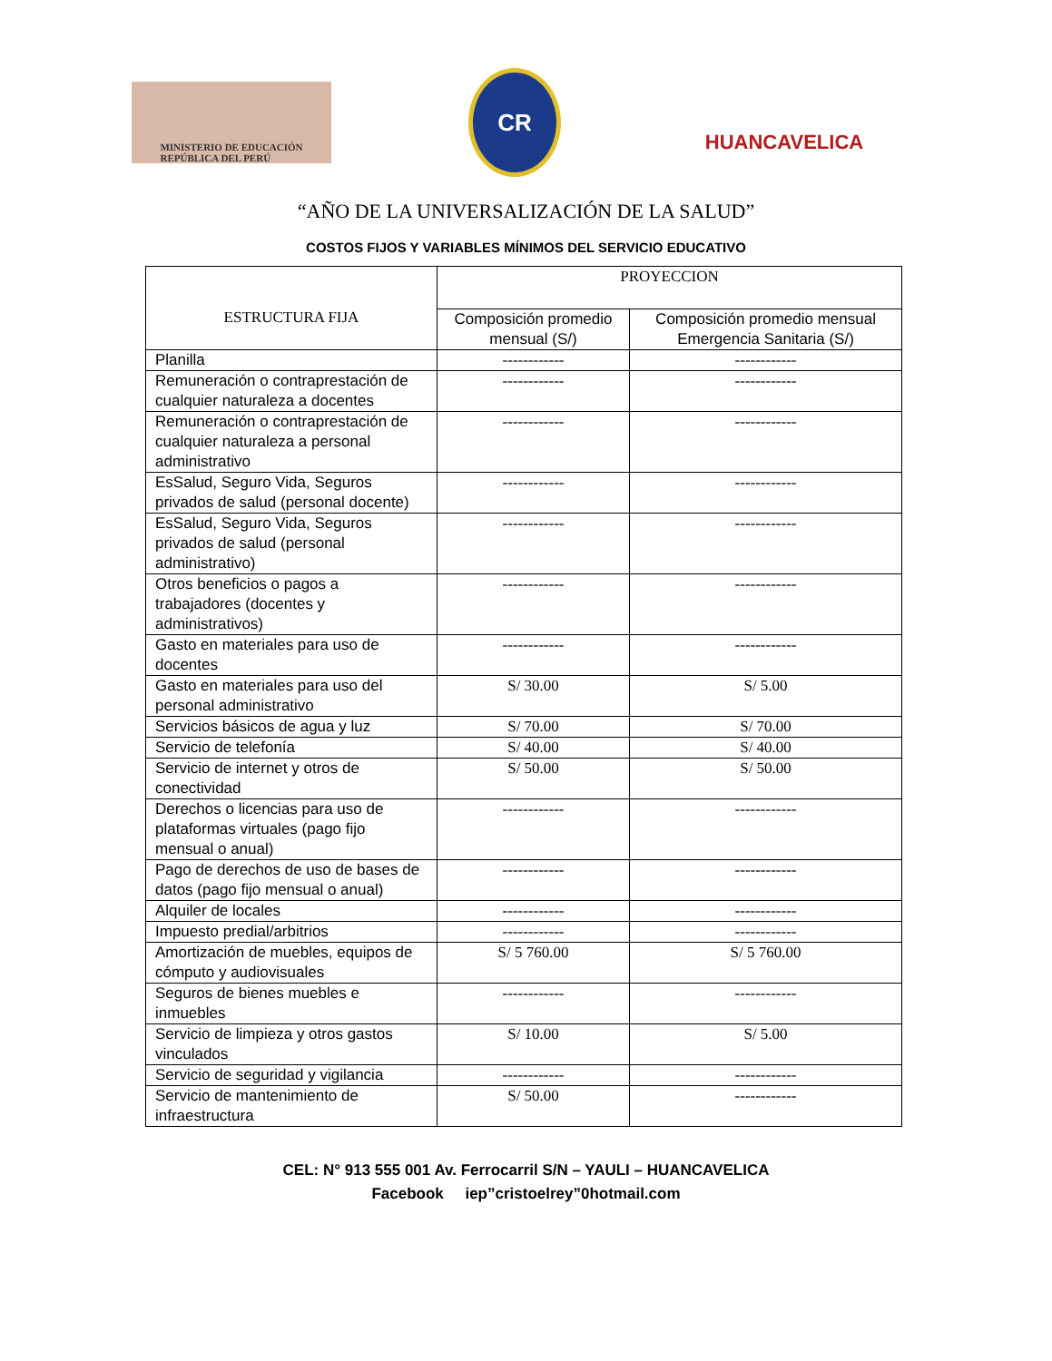MINISTERIO DE EDUCACIÓN
REPÚBLICA DEL PERÚ
CR
HUANCAVELICA
“AÑO DE LA UNIVERSALIZACIÓN DE LA SALUD”
COSTOS FIJOS Y VARIABLES MÍNIMOS DEL SERVICIO EDUCATIVO
| ESTRUCTURA FIJA | PROYECCION | |
| --- | --- | --- |
| | Composición promedio mensual (S/) | Composición promedio mensual Emergencia Sanitaria (S/) |
| Planilla | ------------ | ------------ |
| Remuneración o contraprestación de cualquier naturaleza a docentes | ------------ | ------------ |
| Remuneración o contraprestación de cualquier naturaleza a personal administrativo | ------------ | ------------ |
| EsSalud, Seguro Vida, Seguros privados de salud (personal docente) | ------------ | ------------ |
| EsSalud, Seguro Vida, Seguros privados de salud (personal administrativo) | ------------ | ------------ |
| Otros beneficios o pagos a trabajadores (docentes y administrativos) | ------------ | ------------ |
| Gasto en materiales para uso de docentes | ------------ | ------------ |
| Gasto en materiales para uso del personal administrativo | S/ 30.00 | S/ 5.00 |
| Servicios básicos de agua y luz | S/ 70.00 | S/ 70.00 |
| Servicio de telefonía | S/ 40.00 | S/ 40.00 |
| Servicio de internet y otros de conectividad | S/ 50.00 | S/ 50.00 |
| Derechos o licencias para uso de plataformas virtuales (pago fijo mensual o anual) | ------------ | ------------ |
| Pago de derechos de uso de bases de datos (pago fijo mensual o anual) | ------------ | ------------ |
| Alquiler de locales | ------------ | ------------ |
| Impuesto predial/arbitrios | ------------ | ------------ |
| Amortización de muebles, equipos de cómputo y audiovisuales | S/ 5 760.00 | S/ 5 760.00 |
| Seguros de bienes muebles e inmuebles | ------------ | ------------ |
| Servicio de limpieza y otros gastos vinculados | S/ 10.00 | S/ 5.00 |
| Servicio de seguridad y vigilancia | ------------ | ------------ |
| Servicio de mantenimiento de infraestructura | S/ 50.00 | ------------ |
CEL: N° 913 555 001 Av. Ferrocarril S/N – YAULI – HUANCAVELICA
Facebook iep”cristoelrey”0hotmail.com